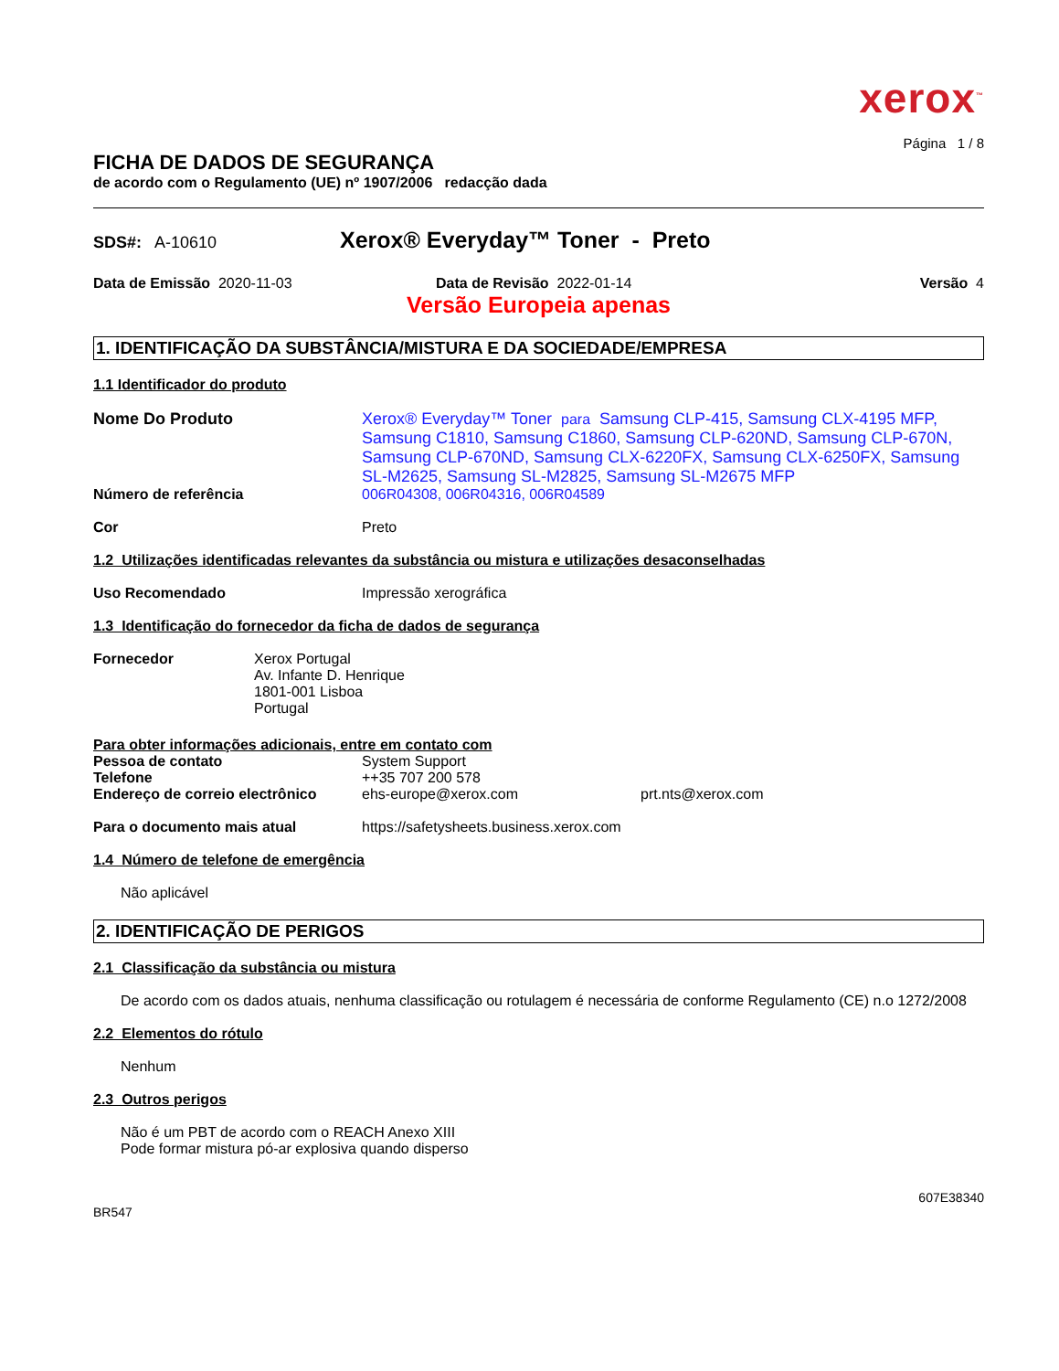xerox<sup>™</sup>
Página 1 / 8
FICHA DE DADOS DE SEGURANÇA
de acordo com o Regulamento (UE) nº 1907/2006 redacção dada
SDS#: A-10610
Xerox® Everyday™ Toner - Preto
Data de Emissão 2020-11-03 Data de Revisão 2022-01-14 Versão 4
Versão Europeia apenas
1. IDENTIFICAÇÃO DA SUBSTÂNCIA/MISTURA E DA SOCIEDADE/EMPRESA
1.1 Identificador do produto
Nome Do Produto Xerox® Everyday™ Toner para Samsung CLP-415, Samsung CLX-4195 MFP, Samsung C1810, Samsung C1860, Samsung CLP-620ND, Samsung CLP-670N, Samsung CLP-670ND, Samsung CLX-6220FX, Samsung CLX-6250FX, Samsung SL-M2625, Samsung SL-M2825, Samsung SL-M2675 MFP
Número de referência 006R04308, 006R04316, 006R04589
Cor Preto
1.2 Utilizações identificadas relevantes da substância ou mistura e utilizações desaconselhadas
Uso Recomendado Impressão xerográfica
1.3 Identificação do fornecedor da ficha de dados de segurança
Fornecedor Xerox Portugal
Av. Infante D. Henrique
1801-001 Lisboa
Portugal
Para obter informações adicionais, entre em contato com
Pessoa de contato System Support
Telefone ++35 707 200 578
Endereço de correio electrônico
ehs-europe@xerox.com prt.nts@xerox.com
Para o documento mais atual https://safetysheets.business.xerox.com
1.4 Número de telefone de emergência
Não aplicável
2. IDENTIFICAÇÃO DE PERIGOS
2.1 Classificação da substância ou mistura
De acordo com os dados atuais, nenhuma classificação ou rotulagem é necessária de conforme Regulamento (CE) n.o 1272/2008
2.2 Elementos do rótulo
Nenhum
2.3 Outros perigos
Não é um PBT de acordo com o REACH Anexo XIII
Pode formar mistura pó-ar explosiva quando disperso
607E38340
BR547